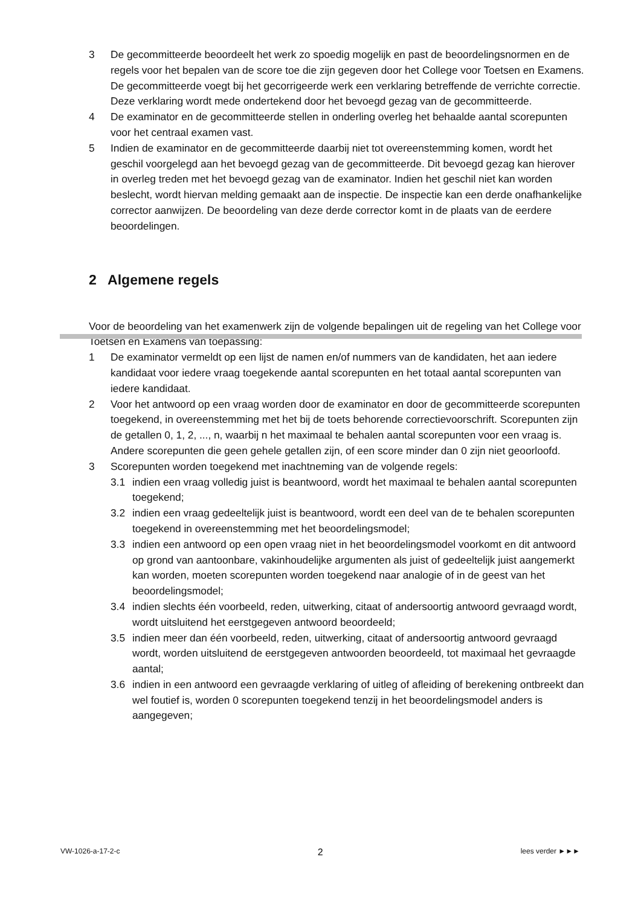3 De gecommitteerde beoordeelt het werk zo spoedig mogelijk en past de beoordelingsnormen en de regels voor het bepalen van de score toe die zijn gegeven door het College voor Toetsen en Examens.
De gecommitteerde voegt bij het gecorrigeerde werk een verklaring betreffende de verrichte correctie. Deze verklaring wordt mede ondertekend door het bevoegd gezag van de gecommitteerde.
4 De examinator en de gecommitteerde stellen in onderling overleg het behaalde aantal scorepunten voor het centraal examen vast.
5 Indien de examinator en de gecommitteerde daarbij niet tot overeenstemming komen, wordt het geschil voorgelegd aan het bevoegd gezag van de gecommitteerde. Dit bevoegd gezag kan hierover in overleg treden met het bevoegd gezag van de examinator. Indien het geschil niet kan worden beslecht, wordt hiervan melding gemaakt aan de inspectie. De inspectie kan een derde onafhankelijke corrector aanwijzen. De beoordeling van deze derde corrector komt in de plaats van de eerdere beoordelingen.
2 Algemene regels
Voor de beoordeling van het examenwerk zijn de volgende bepalingen uit de regeling van het College voor Toetsen en Examens van toepassing:
1 De examinator vermeldt op een lijst de namen en/of nummers van de kandidaten, het aan iedere kandidaat voor iedere vraag toegekende aantal scorepunten en het totaal aantal scorepunten van iedere kandidaat.
2 Voor het antwoord op een vraag worden door de examinator en door de gecommitteerde scorepunten toegekend, in overeenstemming met het bij de toets behorende correctievoorschrift. Scorepunten zijn de getallen 0, 1, 2, ..., n, waarbij n het maximaal te behalen aantal scorepunten voor een vraag is. Andere scorepunten die geen gehele getallen zijn, of een score minder dan 0 zijn niet geoorloofd.
3 Scorepunten worden toegekend met inachtneming van de volgende regels:
3.1 indien een vraag volledig juist is beantwoord, wordt het maximaal te behalen aantal scorepunten toegekend;
3.2 indien een vraag gedeeltelijk juist is beantwoord, wordt een deel van de te behalen scorepunten toegekend in overeenstemming met het beoordelingsmodel;
3.3 indien een antwoord op een open vraag niet in het beoordelingsmodel voorkomt en dit antwoord op grond van aantoonbare, vakinhoudelijke argumenten als juist of gedeeltelijk juist aangemerkt kan worden, moeten scorepunten worden toegekend naar analogie of in de geest van het beoordelingsmodel;
3.4 indien slechts één voorbeeld, reden, uitwerking, citaat of andersoortig antwoord gevraagd wordt, wordt uitsluitend het eerstgegeven antwoord beoordeeld;
3.5 indien meer dan één voorbeeld, reden, uitwerking, citaat of andersoortig antwoord gevraagd wordt, worden uitsluitend de eerstgegeven antwoorden beoordeeld, tot maximaal het gevraagde aantal;
3.6 indien in een antwoord een gevraagde verklaring of uitleg of afleiding of berekening ontbreekt dan wel foutief is, worden 0 scorepunten toegekend tenzij in het beoordelingsmodel anders is aangegeven;
VW-1026-a-17-2-c 2 lees verder ►►►